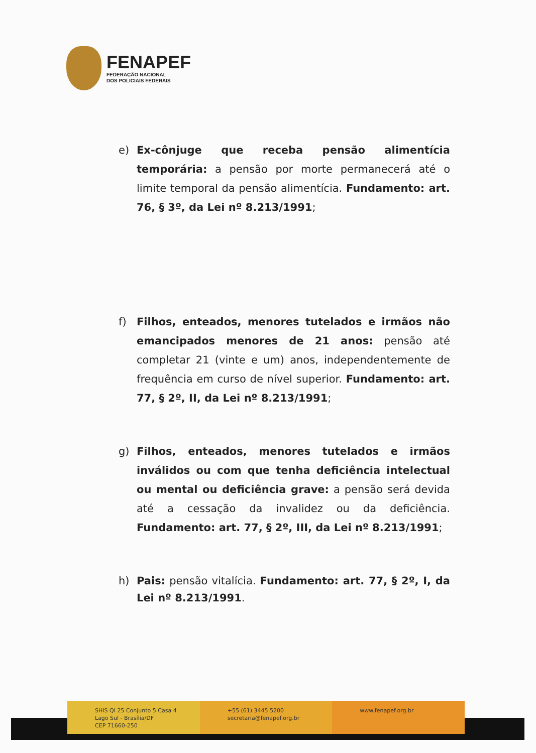FENAPEF
FEDERAÇÃO NACIONAL
DOS POLICIAIS FEDERAIS
e) Ex-cônjuge que receba pensão alimentícia temporária: a pensão por morte permanecerá até o limite temporal da pensão alimentícia. Fundamento: art. 76, § 3º, da Lei nº 8.213/1991;
f) Filhos, enteados, menores tutelados e irmãos não emancipados menores de 21 anos: pensão até completar 21 (vinte e um) anos, independentemente de frequência em curso de nível superior. Fundamento: art. 77, § 2º, II, da Lei nº 8.213/1991;
g) Filhos, enteados, menores tutelados e irmãos inválidos ou com que tenha deficiência intelectual ou mental ou deficiência grave: a pensão será devida até a cessação da invalidez ou da deficiência. Fundamento: art. 77, § 2º, III, da Lei nº 8.213/1991;
h) Pais: pensão vitalícia. Fundamento: art. 77, § 2º, I, da Lei nº 8.213/1991.
SHIS QI 25 Conjunto 5 Casa 4
Lago Sul - Brasília/DF
CEP 71660-250
+55 (61) 3445 5200
secretaria@fenapef.org.br
www.fenapef.org.br